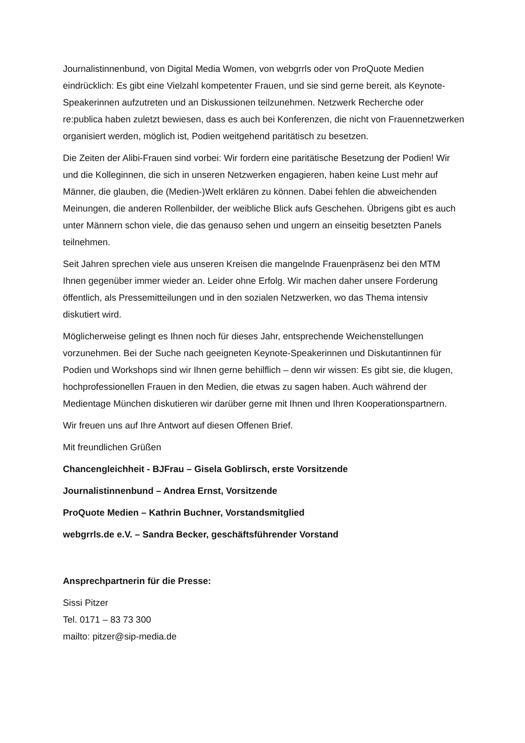Journalistinnenbund, von Digital Media Women, von webgrrls oder von ProQuote Medien eindrücklich: Es gibt eine Vielzahl kompetenter Frauen, und sie sind gerne bereit, als Keynote-Speakerinnen aufzutreten und an Diskussionen teilzunehmen. Netzwerk Recherche oder re:publica haben zuletzt bewiesen, dass es auch bei Konferenzen, die nicht von Frauennetzwerken organisiert werden, möglich ist, Podien weitgehend paritätisch zu besetzen.
Die Zeiten der Alibi-Frauen sind vorbei: Wir fordern eine paritätische Besetzung der Podien! Wir und die Kolleginnen, die sich in unseren Netzwerken engagieren, haben keine Lust mehr auf Männer, die glauben, die (Medien-)Welt erklären zu können. Dabei fehlen die abweichenden Meinungen, die anderen Rollenbilder, der weibliche Blick aufs Geschehen. Übrigens gibt es auch unter Männern schon viele, die das genauso sehen und ungern an einseitig besetzten Panels teilnehmen.
Seit Jahren sprechen viele aus unseren Kreisen die mangelnde Frauenpräsenz bei den MTM Ihnen gegenüber immer wieder an. Leider ohne Erfolg. Wir machen daher unsere Forderung öffentlich, als Pressemitteilungen und in den sozialen Netzwerken, wo das Thema intensiv diskutiert wird.
Möglicherweise gelingt es Ihnen noch für dieses Jahr, entsprechende Weichenstellungen vorzunehmen. Bei der Suche nach geeigneten Keynote-Speakerinnen und Diskutantinnen für Podien und Workshops sind wir Ihnen gerne behilflich – denn wir wissen: Es gibt sie, die klugen, hochprofessionellen Frauen in den Medien, die etwas zu sagen haben. Auch während der Medientage München diskutieren wir darüber gerne mit Ihnen und Ihren Kooperationspartnern.
Wir freuen uns auf Ihre Antwort auf diesen Offenen Brief.
Mit freundlichen Grüßen
Chancengleichheit - BJFrau – Gisela Goblirsch, erste Vorsitzende
Journalistinnenbund – Andrea Ernst, Vorsitzende
ProQuote Medien – Kathrin Buchner, Vorstandsmitglied
webgrrls.de e.V. – Sandra Becker, geschäftsführender Vorstand
Ansprechpartnerin für die Presse:
Sissi Pitzer
Tel. 0171 – 83 73 300
mailto: pitzer@sip-media.de